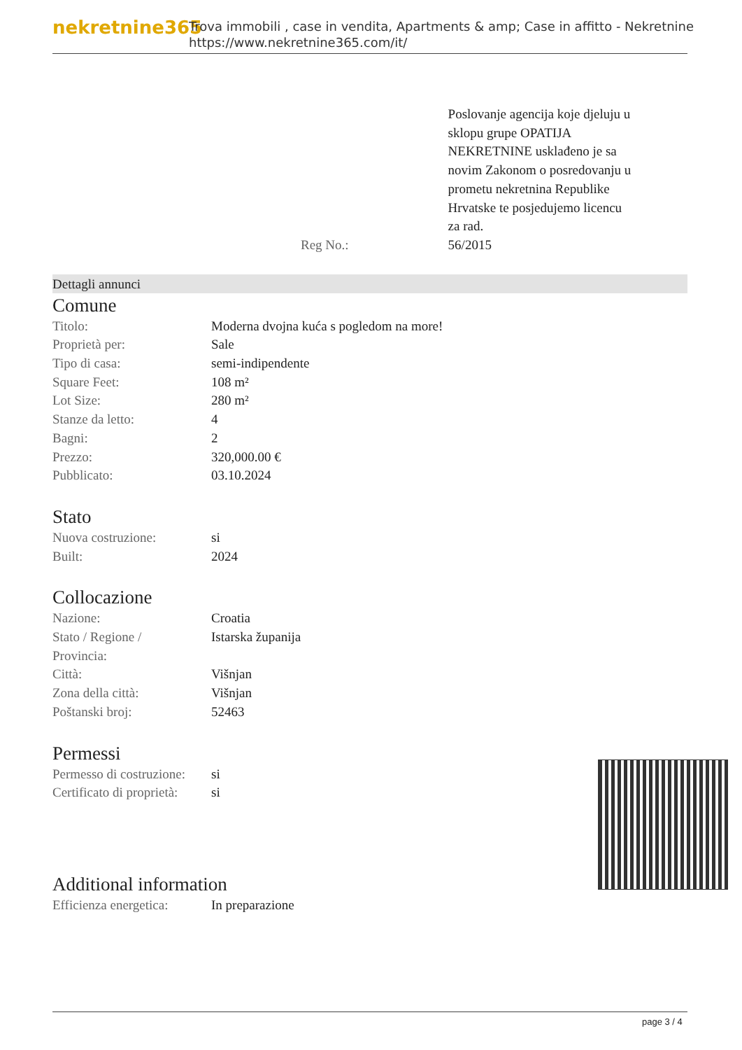nekretnine365
Trova immobili , case in vendita, Apartments & amp; Case in affitto - Nekretnine
https://www.nekretnine365.com/it/
| | Poslovanje agencija koje djeluju u sklopu grupe OPATIJA NEKRETNINE usklađeno je sa novim Zakonom o posredovanju u prometu nekretnina Republike Hrvatske te posjedujemo licencu za rad. |
| Reg No.: | 56/2015 |
Dettagli annunci
Comune
| Titolo: | Moderna dvojna kuća s pogledom na more! |
| Proprietà per: | Sale |
| Tipo di casa: | semi-indipendente |
| Square Feet: | 108 m² |
| Lot Size: | 280 m² |
| Stanze da letto: | 4 |
| Bagni: | 2 |
| Prezzo: | 320,000.00 € |
| Pubblicato: | 03.10.2024 |
Stato
| Nuova costruzione: | si |
| Built: | 2024 |
Collocazione
| Nazione: | Croatia |
| Stato / Regione / Provincia: | Istarska županija |
| Città: | Višnjan |
| Zona della città: | Višnjan |
| Poštanski broj: | 52463 |
Permessi
| Permesso di costruzione: | si |
| Certificato di proprietà: | si |
Additional information
| Efficienza energetica: | In preparazione |
page 3 / 4